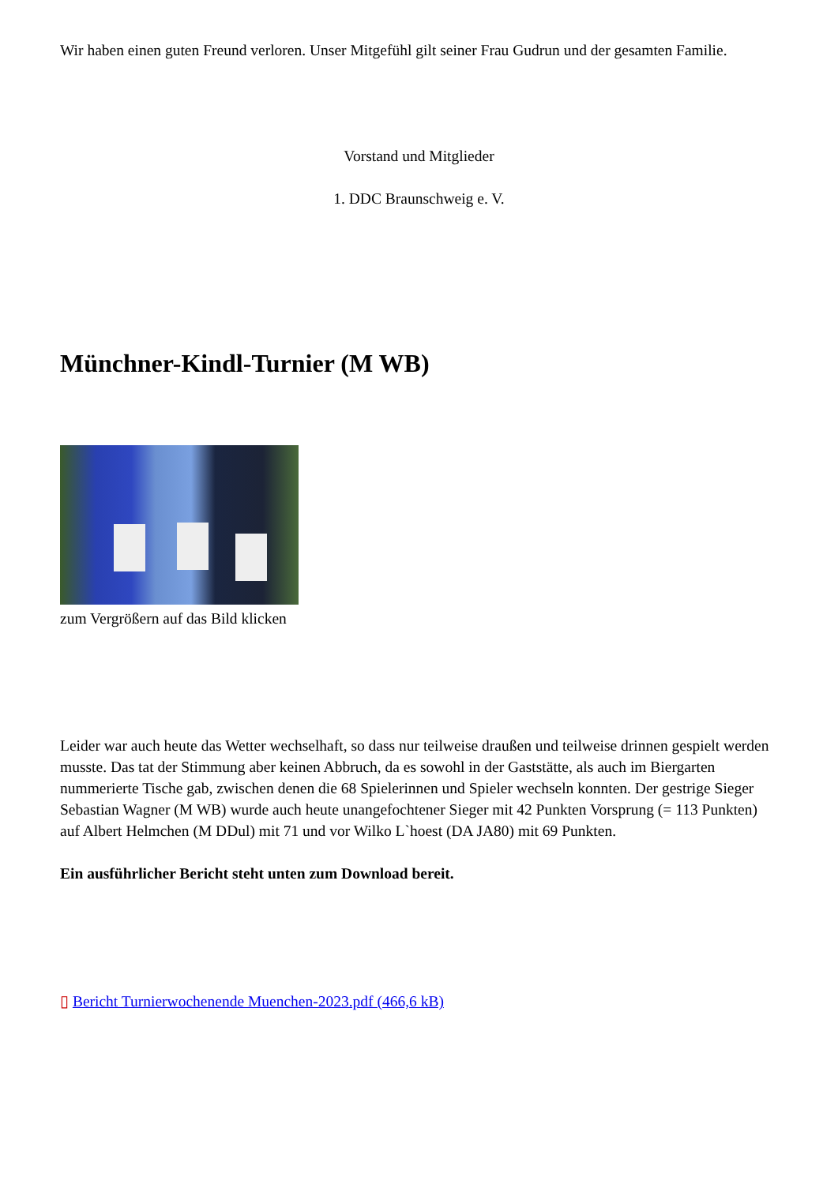Wir haben einen guten Freund verloren. Unser Mitgefühl gilt seiner Frau Gudrun und der gesamten Familie.
Vorstand und Mitglieder
1. DDC Braunschweig e. V.
Münchner-Kindl-Turnier (M WB)
zum Vergrößern auf das Bild klicken
Leider war auch heute das Wetter wechselhaft, so dass nur teilweise draußen und teilweise drinnen gespielt werden musste. Das tat der Stimmung aber keinen Abbruch, da es sowohl in der Gaststätte, als auch im Biergarten nummerierte Tische gab, zwischen denen die 68 Spielerinnen und Spieler wechseln konnten. Der gestrige Sieger Sebastian Wagner (M WB) wurde auch heute unangefochtener Sieger mit 42 Punkten Vorsprung (= 113 Punkten) auf Albert Helmchen (M DDul) mit 71 und vor Wilko L`hoest (DA JA80) mit 69 Punkten.
Ein ausführlicher Bericht steht unten zum Download bereit.
▯ Bericht Turnierwochenende Muenchen-2023.pdf (466,6 kB)